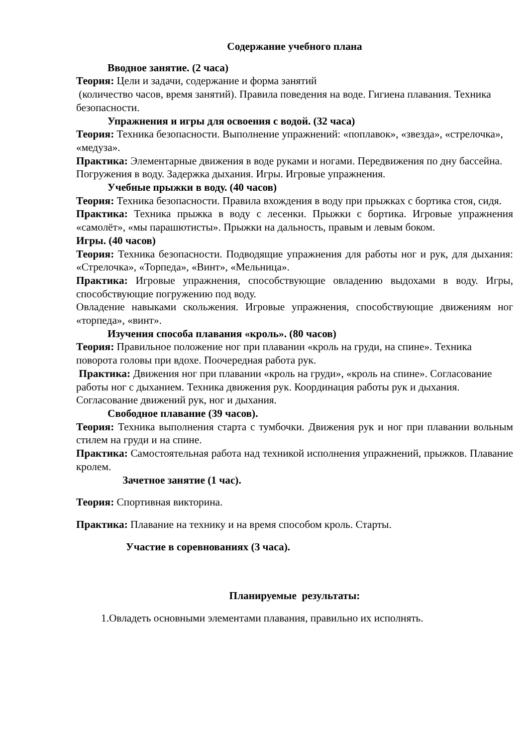Содержание учебного плана
Вводное занятие. (2 часа)
Теория: Цели и задачи, содержание и форма занятий
(количество часов, время занятий). Правила поведения на воде. Гигиена плавания. Техника безопасности.
Упражнения и игры для освоения с водой. (32 часа)
Теория: Техника безопасности. Выполнение упражнений: «поплавок», «звезда», «стрелочка», «медуза».
Практика: Элементарные движения в воде руками и ногами. Передвижения по дну бассейна. Погружения в воду. Задержка дыхания. Игры. Игровые упражнения.
Учебные прыжки в воду. (40 часов)
Теория: Техника безопасности. Правила вхождения в воду при прыжках с бортика стоя, сидя.
Практика: Техника прыжка в воду с лесенки. Прыжки с бортика. Игровые упражнения «самолёт», «мы парашютисты». Прыжки на дальность, правым и левым боком.
Игры. (40 часов)
Теория: Техника безопасности. Подводящие упражнения для работы ног и рук, для дыхания: «Стрелочка», «Торпеда», «Винт», «Мельница».
Практика: Игровые упражнения, способствующие овладению выдохами в воду. Игры, способствующие погружению под воду.
Овладение навыками скольжения. Игровые упражнения, способствующие движениям ног «торпеда», «винт».
Изучения способа плавания «кроль». (80 часов)
Теория: Правильное положение ног при плавании «кроль на груди, на спине». Техника поворота головы при вдохе. Поочередная работа рук.
Практика: Движения ног при плавании «кроль на груди», «кроль на спине». Согласование работы ног с дыханием. Техника движения рук. Координация работы рук и дыхания. Согласование движений рук, ног и дыхания.
Свободное плавание (39 часов).
Теория: Техника выполнения старта с тумбочки. Движения рук и ног при плавании вольным стилем на груди и на спине.
Практика: Самостоятельная работа над техникой исполнения упражнений, прыжков. Плавание кролем.
Зачетное занятие (1 час).
Теория: Спортивная викторина.
Практика: Плавание на технику и на время способом кроль. Старты.
Участие в соревнованиях (3 часа).
Планируемые результаты:
1.Овладеть основными элементами плавания, правильно их исполнять.